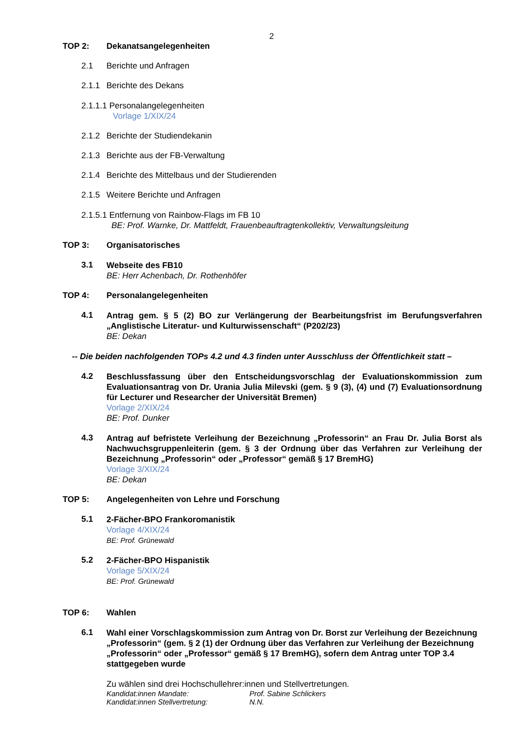2
TOP 2: Dekanatsangelegenheiten
2.1 Berichte und Anfragen
2.1.1 Berichte des Dekans
2.1.1.1 Personalangelegenheiten
Vorlage 1/XIX/24
2.1.2 Berichte der Studiendekanin
2.1.3 Berichte aus der FB-Verwaltung
2.1.4 Berichte des Mittelbaus und der Studierenden
2.1.5 Weitere Berichte und Anfragen
2.1.5.1 Entfernung von Rainbow-Flags im FB 10
BE: Prof. Warnke, Dr. Mattfeldt, Frauenbeauftragtenkollektiv, Verwaltungsleitung
TOP 3: Organisatorisches
3.1
Webseite des FB10
BE: Herr Achenbach, Dr. Rothenhöfer
TOP 4: Personalangelegenheiten
4.1
Antrag gem. § 5 (2) BO zur Verlängerung der Bearbeitungsfrist im Berufungsverfahren „Anglistische Literatur- und Kulturwissenschaft“ (P202/23)
BE: Dekan
-- Die beiden nachfolgenden TOPs 4.2 und 4.3 finden unter Ausschluss der Öffentlichkeit statt –
4.2
Beschlussfassung über den Entscheidungsvorschlag der Evaluationskommission zum Evaluationsantrag von Dr. Urania Julia Milevski (gem. § 9 (3), (4) und (7) Evaluationsordnung für Lecturer und Researcher der Universität Bremen)
Vorlage 2/XIX/24
BE: Prof. Dunker
4.3
Antrag auf befristete Verleihung der Bezeichnung „Professorin“ an Frau Dr. Julia Borst als Nachwuchsgruppenleiterin (gem. § 3 der Ordnung über das Verfahren zur Verleihung der Bezeichnung „Professorin“ oder „Professor“ gemäß § 17 BremHG)
Vorlage 3/XIX/24
BE: Dekan
TOP 5: Angelegenheiten von Lehre und Forschung
5.1
2-Fächer-BPO Frankoromanistik
Vorlage 4/XIX/24
BE: Prof. Grünewald
5.2
2-Fächer-BPO Hispanistik
Vorlage 5/XIX/24
BE: Prof. Grünewald
TOP 6: Wahlen
6.1
Wahl einer Vorschlagskommission zum Antrag von Dr. Borst zur Verleihung der Bezeichnung „Professorin“ (gem. § 2 (1) der Ordnung über das Verfahren zur Verleihung der Bezeichnung „Professorin“ oder „Professor“ gemäß § 17 BremHG), sofern dem Antrag unter TOP 3.4 stattgegeben wurde
Zu wählen sind drei Hochschullehrer:innen und Stellvertretungen.
Kandidat:innen Mandate: Prof. Sabine Schlickers
Kandidat:innen Stellvertretung: N.N.